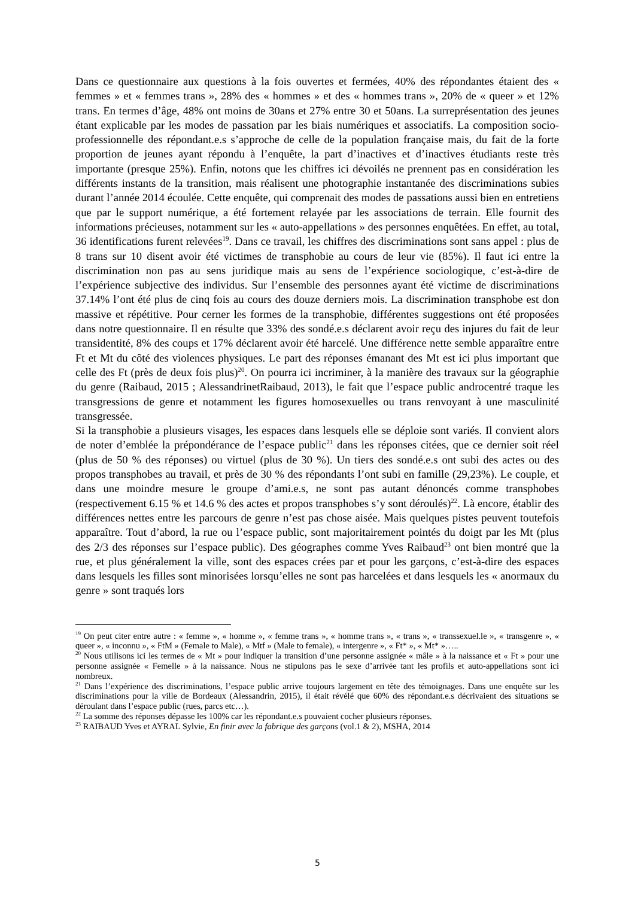Dans ce questionnaire aux questions à la fois ouvertes et fermées, 40% des répondantes étaient des « femmes » et « femmes trans », 28% des « hommes » et des « hommes trans », 20% de « queer » et 12% trans. En termes d’âge, 48% ont moins de 30ans et 27% entre 30 et 50ans. La surreprésentation des jeunes étant explicable par les modes de passation par les biais numériques et associatifs. La composition socio-professionnelle des répondant.e.s s’approche de celle de la population française mais, du fait de la forte proportion de jeunes ayant répondu à l’enquête, la part d’inactives et d’inactives étudiants reste très importante (presque 25%). Enfin, notons que les chiffres ici dévoilés ne prennent pas en considération les différents instants de la transition, mais réalisent une photographie instantanée des discriminations subies durant l’année 2014 écoulée. Cette enquête, qui comprenait des modes de passations aussi bien en entretiens que par le support numérique, a été fortement relayée par les associations de terrain. Elle fournit des informations précieuses, notamment sur les « auto-appellations » des personnes enquêtées. En effet, au total, 36 identifications furent relevées<sup>19</sup>. Dans ce travail, les chiffres des discriminations sont sans appel : plus de 8 trans sur 10 disent avoir été victimes de transphobie au cours de leur vie (85%). Il faut ici entre la discrimination non pas au sens juridique mais au sens de l’expérience sociologique, c’est-à-dire de l’expérience subjective des individus. Sur l’ensemble des personnes ayant été victime de discriminations 37.14% l’ont été plus de cinq fois au cours des douze derniers mois. La discrimination transphobe est don massive et répétitive. Pour cerner les formes de la transphobie, différentes suggestions ont été proposées dans notre questionnaire. Il en résulte que 33% des sondé.e.s déclarent avoir reçu des injures du fait de leur transidentité, 8% des coups et 17% déclarent avoir été harcelé. Une différence nette semble apparaître entre Ft et Mt du côté des violences physiques. Le part des réponses émanant des Mt est ici plus important que celle des Ft (près de deux fois plus)<sup>20</sup>. On pourra ici incriminer, à la manière des travaux sur la géographie du genre (Raibaud, 2015 ; AlessandrinetRaibaud, 2013), le fait que l’espace public androcentré traque les transgressions de genre et notamment les figures homosexuelles ou trans renvoyant à une masculinité transgressée.
Si la transphobie a plusieurs visages, les espaces dans lesquels elle se déploie sont variés. Il convient alors de noter d’emblée la prépondérance de l’espace public<sup>21</sup> dans les réponses citées, que ce dernier soit réel (plus de 50 % des réponses) ou virtuel (plus de 30 %). Un tiers des sondé.e.s ont subi des actes ou des propos transphobes au travail, et près de 30 % des répondants l’ont subi en famille (29,23%). Le couple, et dans une moindre mesure le groupe d’ami.e.s, ne sont pas autant dénoncés comme transphobes (respectivement 6.15 % et 14.6 % des actes et propos transphobes s’y sont déroulés)<sup>22</sup>. Là encore, établir des différences nettes entre les parcours de genre n’est pas chose aisée. Mais quelques pistes peuvent toutefois apparaître. Tout d’abord, la rue ou l’espace public, sont majoritairement pointés du doigt par les Mt (plus des 2/3 des réponses sur l’espace public). Des géographes comme Yves Raibaud<sup>23</sup> ont bien montré que la rue, et plus généralement la ville, sont des espaces crées par et pour les garçons, c’est-à-dire des espaces dans lesquels les filles sont minorisées lorsqu’elles ne sont pas harcelées et dans lesquels les « anormaux du genre » sont traqués lors
<sup>19</sup> On peut citer entre autre : « femme », « homme », « femme trans », « homme trans », « trans », « transsexuel.le », « transgenre », « queer », « inconnu », « FtM » (Female to Male), « Mtf » (Male to female), « intergenre », « Ft* », « Mt* »…..
<sup>20</sup> Nous utilisons ici les termes de « Mt » pour indiquer la transition d’une personne assignée « mâle » à la naissance et « Ft » pour une personne assignée « Femelle » à la naissance. Nous ne stipulons pas le sexe d’arrivée tant les profils et auto-appellations sont ici nombreux.
<sup>21</sup> Dans l’expérience des discriminations, l’espace public arrive toujours largement en tête des témoignages. Dans une enquête sur les discriminations pour la ville de Bordeaux (Alessandrin, 2015), il était révélé que 60% des répondant.e.s décrivaient des situations se déroulant dans l’espace public (rues, parcs etc…).
<sup>22</sup> La somme des réponses dépasse les 100% car les répondant.e.s pouvaient cocher plusieurs réponses.
<sup>23</sup> RAIBAUD Yves et AYRAL Sylvie, En finir avec la fabrique des garçons (vol.1 & 2), MSHA, 2014
5